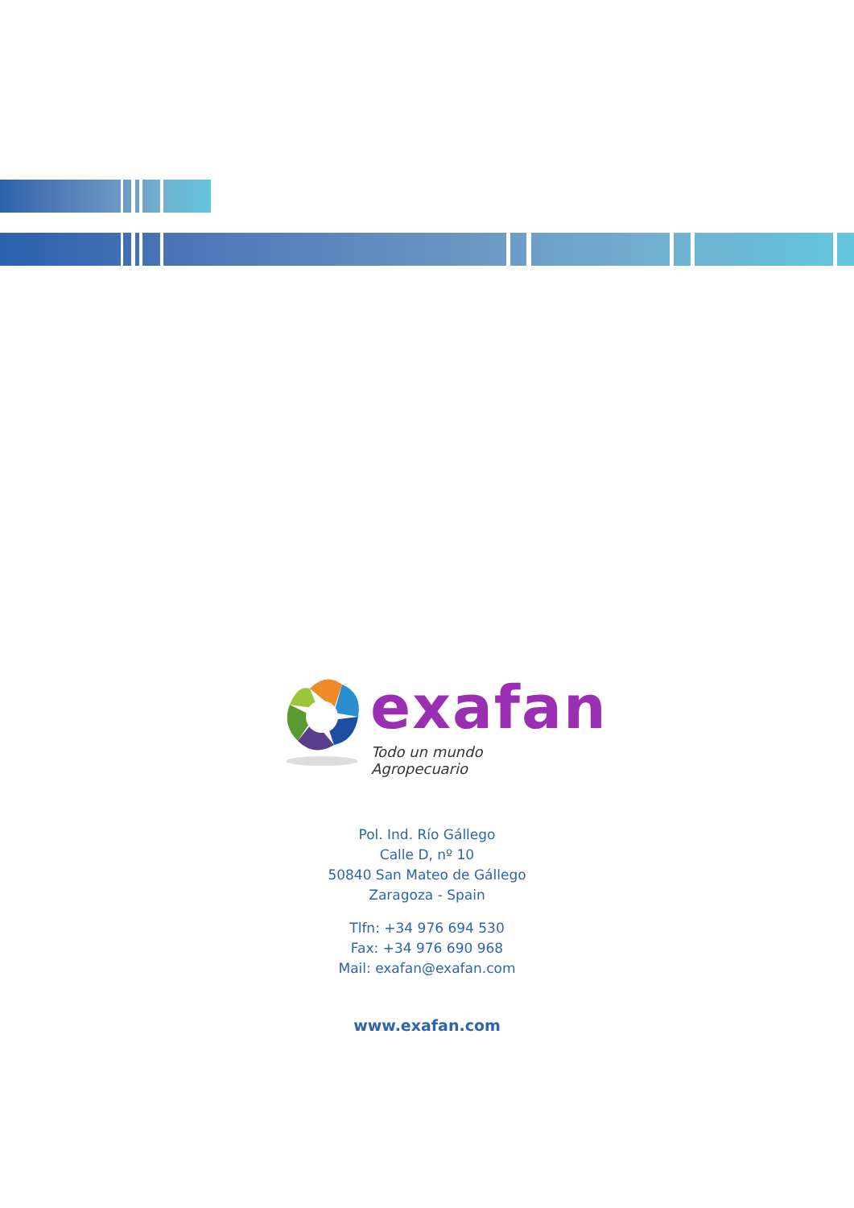exafan
Todo un mundo Agropecuario
Pol. Ind. Río Gállego
Calle D, nº 10
50840 San Mateo de Gállego
Zaragoza - Spain
Tlfn: +34 976 694 530
Fax: +34 976 690 968
Mail: exafan@exafan.com
www.exafan.com